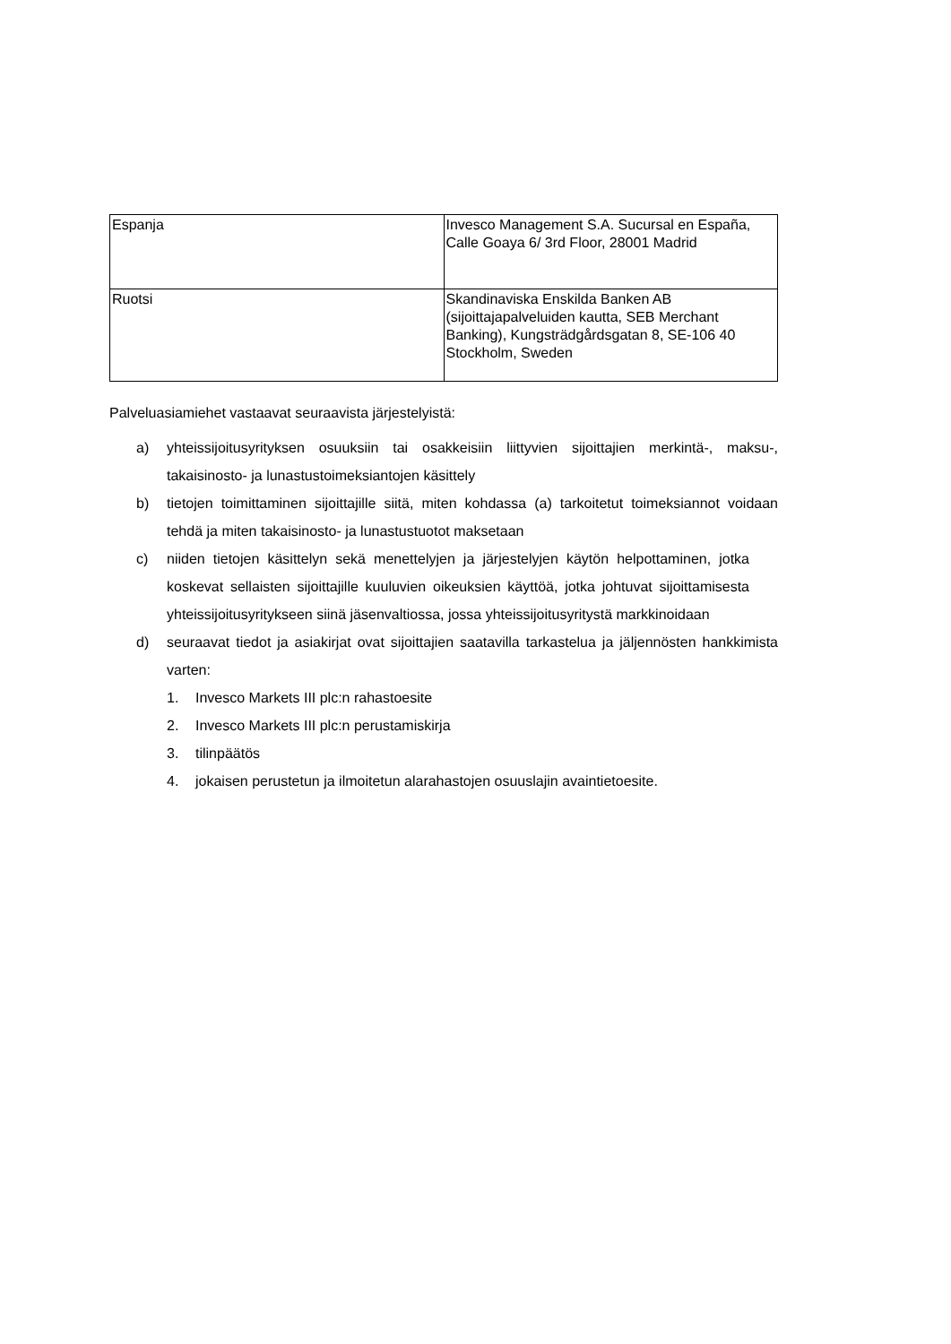| Espanja | Invesco Management S.A. Sucursal en España, Calle Goaya 6/ 3rd Floor, 28001 Madrid |
| Ruotsi | Skandinaviska Enskilda Banken AB (sijoittajapalveluiden kautta, SEB Merchant Banking), Kungsträdgårdsgatan 8, SE-106 40 Stockholm, Sweden |
Palveluasiamiehet vastaavat seuraavista järjestelyistä:
a) yhteissijoitusyrityksen osuuksiin tai osakkeisiin liittyvien sijoittajien merkintä-, maksu-, takaisinosto- ja lunastustoimeksiantojen käsittely
b) tietojen toimittaminen sijoittajille siitä, miten kohdassa (a) tarkoitetut toimeksiannot voidaan tehdä ja miten takaisinosto- ja lunastustuotot maksetaan
c) niiden tietojen käsittelyn sekä menettelyjen ja järjestelyjen käytön helpottaminen, jotka koskevat sellaisten sijoittajille kuuluvien oikeuksien käyttöä, jotka johtuvat sijoittamisesta yhteissijoitusyritykseen siinä jäsenvaltiossa, jossa yhteissijoitusyritystä markkinoidaan
d) seuraavat tiedot ja asiakirjat ovat sijoittajien saatavilla tarkastelua ja jäljennösten hankkimista varten:
1. Invesco Markets III plc:n rahastoesite
2. Invesco Markets III plc:n perustamiskirja
3. tilinpäätös
4. jokaisen perustetun ja ilmoitetun alarahastojen osuuslajin avaintietoesite.